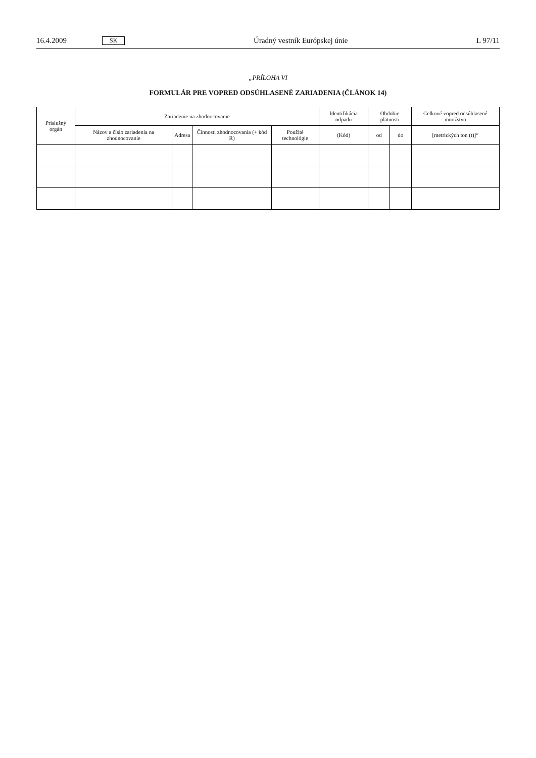16.4.2009 SK Úradný vestník Európskej únie L 97/11
„PRÍLOHA VI
FORMULÁR PRE VOPRED ODSÚHLASENÉ ZARIADENIA (ČLÁNOK 14)
| Príslušný orgán | Zariadenie na zhodnocovanie | | | | Identifikácia odpadu | Obdobie platnosti | | Celkové vopred odsúhlasené množstvo |
| --- | --- | --- | --- | --- | --- | --- | --- | --- |
| | Názov a číslo zariadenia na zhodnocovanie | Adresa | Činnosti zhodnocovania (+ kód R) | Použité technológie | (Kód) | od | do | [metrických ton (t)]“ |